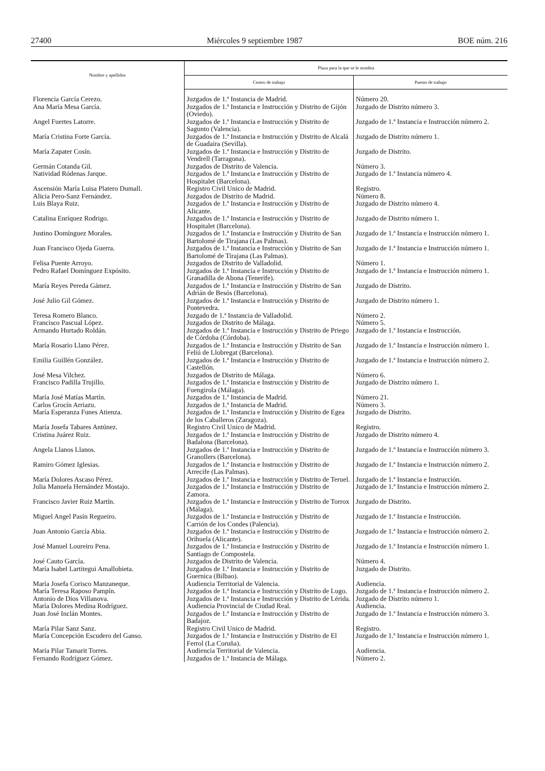27400 Miércoles 9 septiembre 1987 BOE núm. 216
| Nombre y apellidos | Plaza para la que se le nombra | |
| --- | --- | --- |
| | Centro de trabajo | Puesto de trabajo |
| Florencia García Cerezo. | Juzgados de 1.ª Instancia de Madrid. | Número 20. |
| Ana María Mesa García. | Juzgados de 1.ª Instancia e Instrucción y Distrito de Gijón (Oviedo). | Juzgado de Distrito número 3. |
| Angel Fuertes Latorre. | Juzgados de 1.ª Instancia e Instrucción y Distrito de Sagunto (Valencia). | Juzgado de 1.ª Instancia e Instrucción número 2. |
| María Cristina Forte García. | Juzgados de 1.ª Instancia e Instrucción y Distrito de Alcalá de Guadaira (Sevilla). | Juzgado de Distrito número 1. |
| María Zapater Cosín. | Juzgados de 1.ª Instancia e Instrucción y Distrito de Vendrell (Tarragona). | Juzgado de Distrito. |
| Germán Cotanda Gil. | Juzgados de Distrito de Valencia. | Número 3. |
| Natividad Ródenas Jarque. | Juzgados de 1.ª Instancia e Instrucción y Distrito de Hospitalet (Barcelona). | Juzgado de 1.ª Instancia número 4. |
| Ascensión María Luisa Platero Dumall. | Registro Civil Unico de Madrid. | Registro. |
| Alicia Pero-Sanz Fernández. | Juzgados de Distrito de Madrid. | Número 8. |
| Luis Blaya Ruiz. | Juzgados de 1.ª Instancia e Instrucción y Distrito de Alicante. | Juzgado de Distrito número 4. |
| Catalina Enríquez Rodrigo. | Juzgados de 1.ª Instancia e Instrucción y Distrito de Hospitalet (Barcelona). | Juzgado de Distrito número 1. |
| Justino Domínguez Morales. | Juzgados de 1.ª Instancia e Instrucción y Distrito de San Bartolomé de Tirajana (Las Palmas). | Juzgado de 1.ª Instancia e Instrucción número 1. |
| Juan Francisco Ojeda Guerra. | Juzgados de 1.ª Instancia e Instrucción y Distrito de San Bartolomé de Tirajana (Las Palmas). | Juzgado de 1.ª Instancia e Instrucción número 1. |
| Felisa Puente Arroyo. | Juzgados de Distrito de Valladolid. | Número 1. |
| Pedro Rafael Domínguez Expósito. | Juzgados de 1.ª Instancia e Instrucción y Distrito de Granadilla de Abona (Tenerife). | Juzgado de 1.ª Instancia e Instrucción número 1. |
| María Reyes Pereda Gámez. | Juzgados de 1.ª Instancia e Instrucción y Distrito de San Adrián de Besós (Barcelona). | Juzgado de Distrito. |
| José Julio Gil Gómez. | Juzgados de 1.ª Instancia e Instrucción y Distrito de Pontevedra. | Juzgado de Distrito número 1. |
| Teresa Romero Blanco. | Juzgado de 1.ª Instancia de Valladolid. | Número 2. |
| Francisco Pascual López. | Juzgados de Distrito de Málaga. | Número 5. |
| Armando Hurtado Roldán. | Juzgados de 1.ª Instancia e Instrucción y Distrito de Priego de Córdoba (Córdoba). | Juzgado de 1.ª Instancia e Instrucción. |
| María Rosario Llano Pérez. | Juzgados de 1.ª Instancia e Instrucción y Distrito de San Feliú de Llobregat (Barcelona). | Juzgado de 1.ª Instancia e Instrucción número 1. |
| Emilia Guillén González. | Juzgados de 1.ª Instancia e Instrucción y Distrito de Castellón. | Juzgado de 1.ª Instancia e Instrucción número 2. |
| José Mesa Vilchez. | Juzgados de Distrito de Málaga. | Número 6. |
| Francisco Padilla Trujillo. | Juzgados de 1.ª Instancia e Instrucción y Distrito de Fuengirola (Málaga). | Juzgado de Distrito número 1. |
| María José Matías Martín. | Juzgados de 1.ª Instancia de Madrid. | Número 21. |
| Carlos Grocín Arriazu. | Juzgados de 1.ª Instancia de Madrid. | Número 3. |
| María Esperanza Funes Atienza. | Juzgados de 1.ª Instancia e Instrucción y Distrito de Egea de los Caballeros (Zaragoza). | Juzgado de Distrito. |
| María Josefa Tabares Antúnez. | Registro Civil Unico de Madrid. | Registro. |
| Cristina Juárez Ruiz. | Juzgados de 1.ª Instancia e Instrucción y Distrito de Badalona (Barcelona). | Juzgado de Distrito número 4. |
| Angela Llanos Llanos. | Juzgados de 1.ª Instancia e Instrucción y Distrito de Granollers (Barcelona). | Juzgado de 1.ª Instancia e Instrucción número 3. |
| Ramiro Gómez Iglesias. | Juzgados de 1.ª Instancia e Instrucción y Distrito de Arrecife (Las Palmas). | Juzgado de 1.ª Instancia e Instrucción número 2. |
| María Dolores Ascaso Pérez. | Juzgados de 1.ª Instancia e Instrucción y Distrito de Teruel. | Juzgado de 1.ª Instancia e Instrucción. |
| Julia Manuela Hernández Mostajo. | Juzgados de 1.ª Instancia e Instrucción y Distrito de Zamora. | Juzgado de 1.ª Instancia e Instrucción número 2. |
| Francisco Javier Ruiz Martín. | Juzgados de 1.ª Instancia e Instrucción y Distrito de Torrox (Málaga). | Juzgado de Distrito. |
| Miguel Angel Pasín Regueiro. | Juzgados de 1.ª Instancia e Instrucción y Distrito de Carrión de los Condes (Palencia). | Juzgado de 1.ª Instancia e Instrucción. |
| Juan Antonio García Abia. | Juzgados de 1.ª Instancia e Instrucción y Distrito de Orihuela (Alicante). | Juzgado de 1.ª Instancia e Instrucción número 2. |
| José Manuel Loureiro Pena. | Juzgados de 1.ª Instancia e Instrucción y Distrito de Santiago de Compostela. | Juzgado de 1.ª Instancia e Instrucción número 1. |
| José Cauto García. | Juzgados de Distrito de Valencia. | Número 4. |
| María Isabel Lartitegui Amallobieta. | Juzgados de 1.ª Instancia e Instrucción y Distrito de Guernica (Bilbao). | Juzgado de Distrito. |
| María Josefa Corisco Manzaneque. | Audiencia Territorial de Valencia. | Audiencia. |
| María Teresa Raposo Pampín. | Juzgados de 1.ª Instancia e Instrucción y Distrito de Lugo. | Juzgado de 1.ª Instancia e Instrucción número 2. |
| Antonio de Dios Villanova. | Juzgados de 1.ª Instancia e Instrucción y Distrito de Lérida. | Juzgado de Distrito número 1. |
| María Dolores Medina Rodríguez. | Audiencia Provincial de Ciudad Real. | Audiencia. |
| Juan José Inclán Montes. | Juzgados de 1.ª Instancia e Instrucción y Distrito de Badajoz. | Juzgado de 1.ª Instancia e Instrucción número 3. |
| María Pilar Sanz Sanz. | Registro Civil Unico de Madrid. | Registro. |
| María Concepción Escudero del Ganso. | Juzgados de 1.ª Instancia e Instrucción y Distrito de El Ferrol (La Coruña). | Juzgado de 1.ª Instancia e Instrucción número 1. |
| María Pilar Tamarit Torres. | Audiencia Territorial de Valencia. | Audiencia. |
| Fernando Rodríguez Gómez. | Juzgados de 1.ª Instancia de Málaga. | Número 2. |